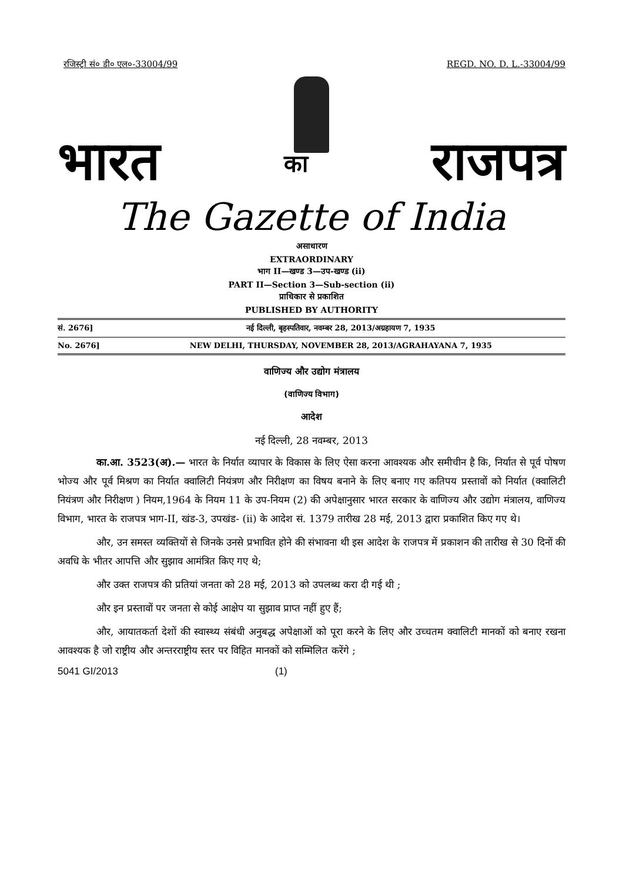रजिस्ट्री सं० डी० एल०-33004/99 REGD. NO. D. L.-33004/99
भारत का राजपत्र
The Gazette of India
असाधारण
EXTRAORDINARY
भाग II—खण्ड 3—उप-खण्ड (ii)
PART II—Section 3—Sub-section (ii)
प्राधिकार से प्रकाशित
PUBLISHED BY AUTHORITY
सं. 2676] नई दिल्ली, बृहस्पतिवार, नवम्बर 28, 2013/अग्रहायण 7, 1935
No. 2676] NEW DELHI, THURSDAY, NOVEMBER 28, 2013/AGRAHAYANA 7, 1935
वाणिज्य और उद्योग मंत्रालय
(वाणिज्य विभाग)
आदेश
नई दिल्ली, 28 नवम्बर, 2013
का.आ. 3523(अ).— भारत के निर्यात व्यापार के विकास के लिए ऐसा करना आवश्यक और समीचीन है कि, निर्यात से पूर्व पोषण भोज्य और पूर्व मिश्रण का निर्यात क्वालिटी नियंत्रण और निरीक्षण का विषय बनाने के लिए बनाए गए कतिपय प्रस्तावों को निर्यात (क्वालिटी नियंत्रण और निरीक्षण ) नियम,1964 के नियम 11 के उप-नियम (2) की अपेक्षानुसार भारत सरकार के वाणिज्य और उद्योग मंत्रालय, वाणिज्य विभाग, भारत के राजपत्र भाग-II, खंड-3, उपखंड- (ii) के आदेश सं. 1379 तारीख 28 मई, 2013 द्वारा प्रकाशित किए गए थे।
और, उन समस्त व्यक्तियों से जिनके उनसे प्रभावित होने की संभावना थी इस आदेश के राजपत्र में प्रकाशन की तारीख से 30 दिनों की अवधि के भीतर आपत्ति और सुझाव आमंत्रित किए गए थे;
और उक्त राजपत्र की प्रतियां जनता को 28 मई, 2013 को उपलब्ध करा दी गई थी ;
और इन प्रस्तावों पर जनता से कोई आक्षेप या सुझाव प्राप्त नहीं हुए हैं;
और, आयातकर्ता देशों की स्वास्थ्य संबंधी अनुबद्ध अपेक्षाओं को पूरा करने के लिए और उच्चतम क्वालिटी मानकों को बनाए रखना आवश्यक है जो राष्ट्रीय और अन्तरराष्ट्रीय स्तर पर विहित मानकों को सम्मिलित करेंगे ;
5041 GI/2013 (1)